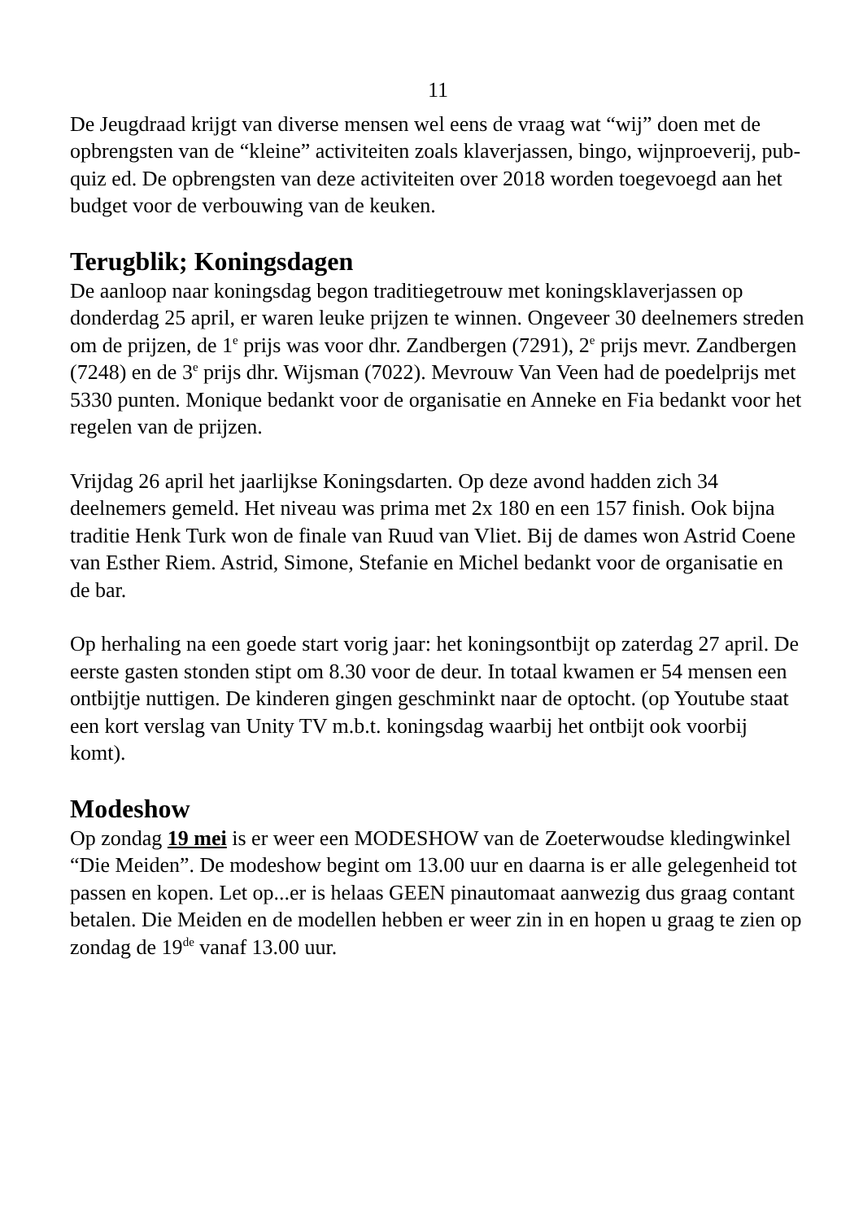11
De Jeugdraad krijgt van diverse mensen wel eens de vraag wat “wij” doen met de opbrengsten van de “kleine” activiteiten zoals klaverjassen, bingo, wijnproeverij, pub-quiz ed. De opbrengsten van deze activiteiten over 2018 worden toegevoegd aan het budget voor de verbouwing van de keuken.
Terugblik; Koningsdagen
De aanloop naar koningsdag begon traditiegetrouw met koningsklaverjassen op donderdag 25 april, er waren leuke prijzen te winnen. Ongeveer 30 deelnemers streden om de prijzen, de 1<sup>e</sup> prijs was voor dhr. Zandbergen (7291), 2<sup>e</sup> prijs mevr. Zandbergen (7248) en de 3<sup>e</sup> prijs dhr. Wijsman (7022). Mevrouw Van Veen had de poedelprijs met 5330 punten. Monique bedankt voor de organisatie en Anneke en Fia bedankt voor het regelen van de prijzen.
Vrijdag 26 april het jaarlijkse Koningsdarten. Op deze avond hadden zich 34 deelnemers gemeld. Het niveau was prima met 2x 180 en een 157 finish. Ook bijna traditie Henk Turk won de finale van Ruud van Vliet. Bij de dames won Astrid Coene van Esther Riem. Astrid, Simone, Stefanie en Michel bedankt voor de organisatie en de bar.
Op herhaling na een goede start vorig jaar: het koningsontbijt op zaterdag 27 april. De eerste gasten stonden stipt om 8.30 voor de deur. In totaal kwamen er 54 mensen een ontbijtje nuttigen. De kinderen gingen geschminkt naar de optocht. (op Youtube staat een kort verslag van Unity TV m.b.t. koningsdag waarbij het ontbijt ook voorbij komt).
Modeshow
Op zondag 19 mei is er weer een MODESHOW van de Zoeterwoudse kledingwinkel “Die Meiden”. De modeshow begint om 13.00 uur en daarna is er alle gelegenheid tot passen en kopen. Let op...er is helaas GEEN pinautomaat aanwezig dus graag contant betalen. Die Meiden en de modellen hebben er weer zin in en hopen u graag te zien op zondag de 19<sup>de</sup> vanaf 13.00 uur.